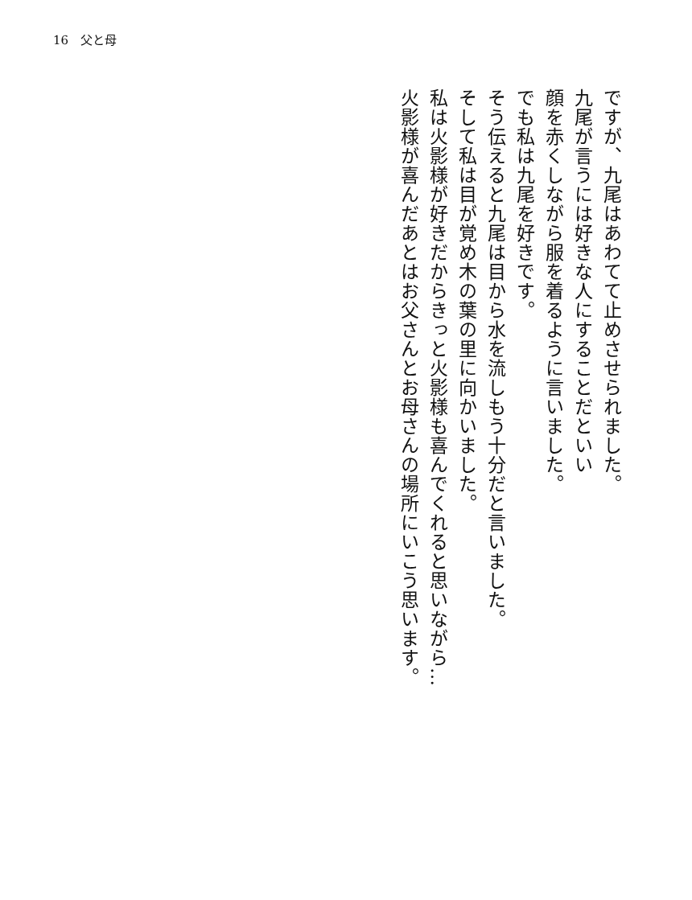16　父と母
ですが、九尾はあわてて止めさせられました。
九尾が言うには好きな人にすることだといい
顔を赤くしながら服を着るように言いました。
でも私は九尾を好きです。
そう伝えると九尾は目から水を流しもう十分だと言いました。
そして私は目が覚め木の葉の里に向かいました。
私は火影様が好きだからきっと火影様も喜んでくれると思いながら…
火影様が喜んだあとはお父さんとお母さんの場所にいこう思います。